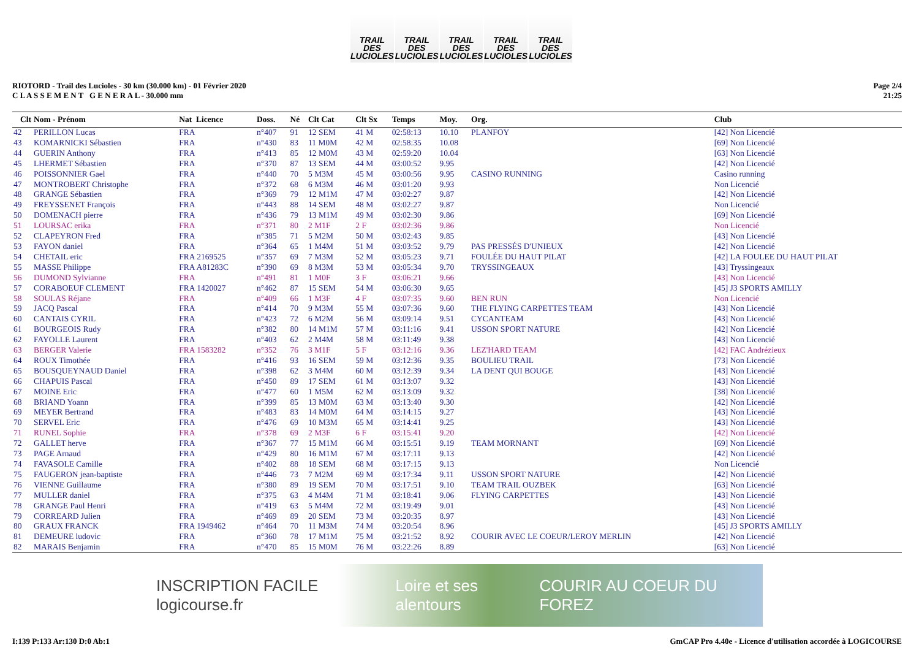TRAIL DES LUCIOLES TRAIL DES LUCIOLES TRAIL DES LUCIOLES TRAIL DES LUCIOLES TRAIL DES LUCIOLES
RIOTORD - Trail des Lucioles - 30 km (30.000 km) - 01 Février 2020
C L A S S E M E N T G E N E R A L - 30.000 mm
Page 2/4
21:25
| Clt | Nom - Prénom | Nat Licence | Doss. | Né | Clt Cat | Clt Sx | Temps | Moy. | Org. | Club |
| --- | --- | --- | --- | --- | --- | --- | --- | --- | --- | --- |
| 42 | PERILLON Lucas | FRA | n°407 | 91 | 12 SEM | 41 M | 02:58:13 | 10.10 | PLANFOY | [42] Non Licencié |
| 43 | KOMARNICKI Sébastien | FRA | n°430 | 83 | 11 M0M | 42 M | 02:58:35 | 10.08 | | [69] Non Licencié |
| 44 | GUERIN Anthony | FRA | n°413 | 85 | 12 M0M | 43 M | 02:59:20 | 10.04 | | [63] Non Licencié |
| 45 | LHERMET Sébastien | FRA | n°370 | 87 | 13 SEM | 44 M | 03:00:52 | 9.95 | | [42] Non Licencié |
| 46 | POISSONNIER Gael | FRA | n°440 | 70 | 5 M3M | 45 M | 03:00:56 | 9.95 | CASINO RUNNING | Casino running |
| 47 | MONTROBERT Christophe | FRA | n°372 | 68 | 6 M3M | 46 M | 03:01:20 | 9.93 | | Non Licencié |
| 48 | GRANGE Sébastien | FRA | n°369 | 79 | 12 M1M | 47 M | 03:02:27 | 9.87 | | [42] Non Licencié |
| 49 | FREYSSENET François | FRA | n°443 | 88 | 14 SEM | 48 M | 03:02:27 | 9.87 | | Non Licencié |
| 50 | DOMENACH pierre | FRA | n°436 | 79 | 13 M1M | 49 M | 03:02:30 | 9.86 | | [69] Non Licencié |
| 51 | LOURSAC erika | FRA | n°371 | 80 | 2 M1F | 2 F | 03:02:36 | 9.86 | | Non Licencié |
| 52 | CLAPEYRON Fred | FRA | n°385 | 71 | 5 M2M | 50 M | 03:02:43 | 9.85 | | [43] Non Licencié |
| 53 | FAYON daniel | FRA | n°364 | 65 | 1 M4M | 51 M | 03:03:52 | 9.79 | PAS PRESSÉS D'UNIEUX | [42] Non Licencié |
| 54 | CHETAIL eric | FRA 2169525 | n°357 | 69 | 7 M3M | 52 M | 03:05:23 | 9.71 | FOULÉE DU HAUT PILAT | [42] LA FOULEE DU HAUT PILAT |
| 55 | MASSE Philippe | FRA A81283C | n°390 | 69 | 8 M3M | 53 M | 03:05:34 | 9.70 | TRYSSINGEAUX | [43] Tryssingeaux |
| 56 | DUMOND Sylvianne | FRA | n°491 | 81 | 1 M0F | 3 F | 03:06:21 | 9.66 | | [43] Non Licencié |
| 57 | CORABOEUF CLEMENT | FRA 1420027 | n°462 | 87 | 15 SEM | 54 M | 03:06:30 | 9.65 | | [45] J3 SPORTS AMILLY |
| 58 | SOULAS Réjane | FRA | n°409 | 66 | 1 M3F | 4 F | 03:07:35 | 9.60 | BEN RUN | Non Licencié |
| 59 | JACQ Pascal | FRA | n°414 | 70 | 9 M3M | 55 M | 03:07:36 | 9.60 | THE FLYING CARPETTES TEAM | [43] Non Licencié |
| 60 | CANTAIS CYRIL | FRA | n°423 | 72 | 6 M2M | 56 M | 03:09:14 | 9.51 | CYCANTEAM | [43] Non Licencié |
| 61 | BOURGEOIS Rudy | FRA | n°382 | 80 | 14 M1M | 57 M | 03:11:16 | 9.41 | USSON SPORT NATURE | [42] Non Licencié |
| 62 | FAYOLLE Laurent | FRA | n°403 | 62 | 2 M4M | 58 M | 03:11:49 | 9.38 | | [43] Non Licencié |
| 63 | BERGER Valerie | FRA 1583282 | n°352 | 76 | 3 M1F | 5 F | 03:12:16 | 9.36 | LEZ'HARD TEAM | [42] FAC Andrézieux |
| 64 | ROUX Timothée | FRA | n°416 | 93 | 16 SEM | 59 M | 03:12:36 | 9.35 | BOULIEU TRAIL | [73] Non Licencié |
| 65 | BOUSQUEYNAUD Daniel | FRA | n°398 | 62 | 3 M4M | 60 M | 03:12:39 | 9.34 | LA DENT QUI BOUGE | [43] Non Licencié |
| 66 | CHAPUIS Pascal | FRA | n°450 | 89 | 17 SEM | 61 M | 03:13:07 | 9.32 | | [43] Non Licencié |
| 67 | MOINE Eric | FRA | n°477 | 60 | 1 M5M | 62 M | 03:13:09 | 9.32 | | [38] Non Licencié |
| 68 | BRIAND Yoann | FRA | n°399 | 85 | 13 M0M | 63 M | 03:13:40 | 9.30 | | [42] Non Licencié |
| 69 | MEYER Bertrand | FRA | n°483 | 83 | 14 M0M | 64 M | 03:14:15 | 9.27 | | [43] Non Licencié |
| 70 | SERVEL Eric | FRA | n°476 | 69 | 10 M3M | 65 M | 03:14:41 | 9.25 | | [43] Non Licencié |
| 71 | RUNEL Sophie | FRA | n°378 | 69 | 2 M3F | 6 F | 03:15:41 | 9.20 | | [42] Non Licencié |
| 72 | GALLET herve | FRA | n°367 | 77 | 15 M1M | 66 M | 03:15:51 | 9.19 | TEAM MORNANT | [69] Non Licencié |
| 73 | PAGE Arnaud | FRA | n°429 | 80 | 16 M1M | 67 M | 03:17:11 | 9.13 | | [42] Non Licencié |
| 74 | FAVASOLE Camille | FRA | n°402 | 88 | 18 SEM | 68 M | 03:17:15 | 9.13 | | Non Licencié |
| 75 | FAUGERON jean-baptiste | FRA | n°446 | 73 | 7 M2M | 69 M | 03:17:34 | 9.11 | USSON SPORT NATURE | [42] Non Licencié |
| 76 | VIENNE Guillaume | FRA | n°380 | 89 | 19 SEM | 70 M | 03:17:51 | 9.10 | TEAM TRAIL OUZBEK | [63] Non Licencié |
| 77 | MULLER daniel | FRA | n°375 | 63 | 4 M4M | 71 M | 03:18:41 | 9.06 | FLYING CARPETTES | [43] Non Licencié |
| 78 | GRANGE Paul Henri | FRA | n°419 | 63 | 5 M4M | 72 M | 03:19:49 | 9.01 | | [43] Non Licencié |
| 79 | CORREARD Julien | FRA | n°469 | 89 | 20 SEM | 73 M | 03:20:35 | 8.97 | | [43] Non Licencié |
| 80 | GRAUX FRANCK | FRA 1949462 | n°464 | 70 | 11 M3M | 74 M | 03:20:54 | 8.96 | | [45] J3 SPORTS AMILLY |
| 81 | DEMEURE ludovic | FRA | n°360 | 78 | 17 M1M | 75 M | 03:21:52 | 8.92 | COURIR AVEC LE COEUR/LEROY MERLIN | [42] Non Licencié |
| 82 | MARAIS Benjamin | FRA | n°470 | 85 | 15 M0M | 76 M | 03:22:26 | 8.89 | | [63] Non Licencié |
INSCRIPTION FACILE logicourse.fr Loire et ses alentours COURIR AU COEUR DU FOREZ
I:139 P:133 Ar:130 D:0 Ab:1 GmCAP Pro 4.40e - Licence d'utilisation accordée à LOGICOURSE